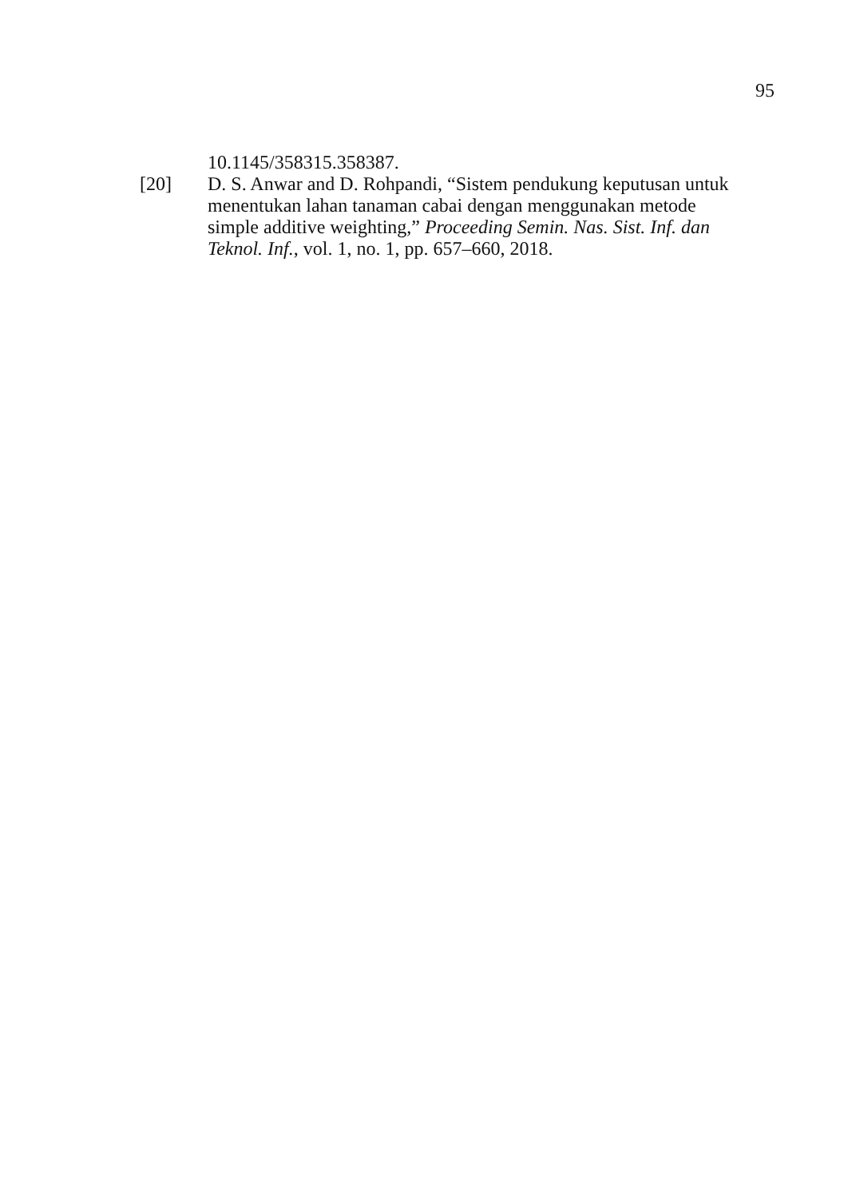95
10.1145/358315.358387.
[20] D. S. Anwar and D. Rohpandi, “Sistem pendukung keputusan untuk menentukan lahan tanaman cabai dengan menggunakan metode simple additive weighting,” Proceeding Semin. Nas. Sist. Inf. dan Teknol. Inf., vol. 1, no. 1, pp. 657–660, 2018.